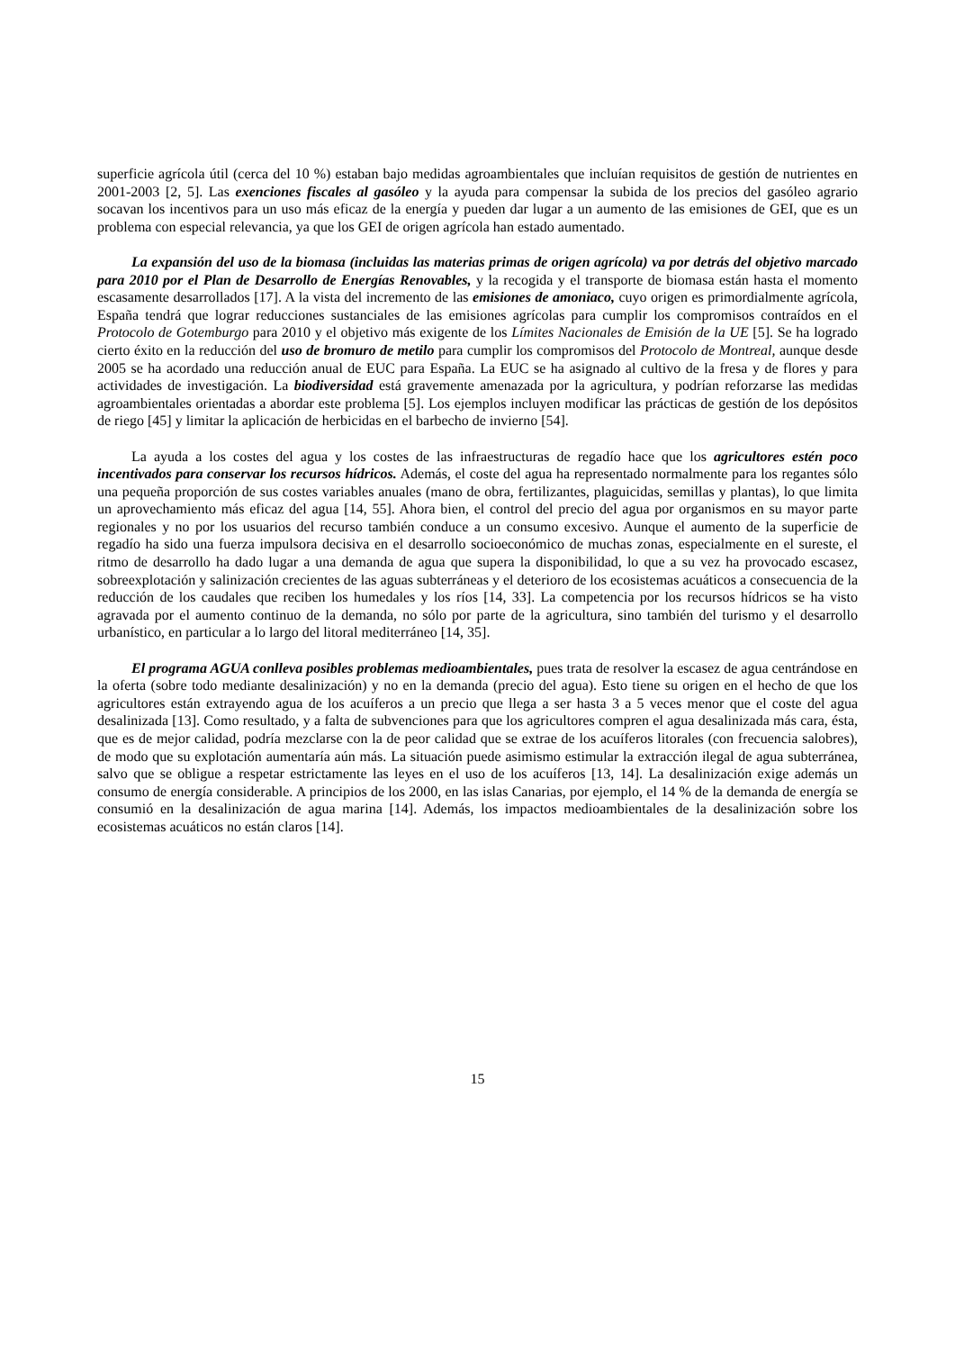superficie agrícola útil (cerca del 10 %) estaban bajo medidas agroambientales que incluían requisitos de gestión de nutrientes en 2001-2003 [2, 5]. Las exenciones fiscales al gasóleo y la ayuda para compensar la subida de los precios del gasóleo agrario socavan los incentivos para un uso más eficaz de la energía y pueden dar lugar a un aumento de las emisiones de GEI, que es un problema con especial relevancia, ya que los GEI de origen agrícola han estado aumentado.
La expansión del uso de la biomasa (incluidas las materias primas de origen agrícola) va por detrás del objetivo marcado para 2010 por el Plan de Desarrollo de Energías Renovables, y la recogida y el transporte de biomasa están hasta el momento escasamente desarrollados [17]. A la vista del incremento de las emisiones de amoniaco, cuyo origen es primordialmente agrícola, España tendrá que lograr reducciones sustanciales de las emisiones agrícolas para cumplir los compromisos contraídos en el Protocolo de Gotemburgo para 2010 y el objetivo más exigente de los Límites Nacionales de Emisión de la UE [5]. Se ha logrado cierto éxito en la reducción del uso de bromuro de metilo para cumplir los compromisos del Protocolo de Montreal, aunque desde 2005 se ha acordado una reducción anual de EUC para España. La EUC se ha asignado al cultivo de la fresa y de flores y para actividades de investigación. La biodiversidad está gravemente amenazada por la agricultura, y podrían reforzarse las medidas agroambientales orientadas a abordar este problema [5]. Los ejemplos incluyen modificar las prácticas de gestión de los depósitos de riego [45] y limitar la aplicación de herbicidas en el barbecho de invierno [54].
La ayuda a los costes del agua y los costes de las infraestructuras de regadío hace que los agricultores estén poco incentivados para conservar los recursos hídricos. Además, el coste del agua ha representado normalmente para los regantes sólo una pequeña proporción de sus costes variables anuales (mano de obra, fertilizantes, plaguicidas, semillas y plantas), lo que limita un aprovechamiento más eficaz del agua [14, 55]. Ahora bien, el control del precio del agua por organismos en su mayor parte regionales y no por los usuarios del recurso también conduce a un consumo excesivo. Aunque el aumento de la superficie de regadío ha sido una fuerza impulsora decisiva en el desarrollo socioeconómico de muchas zonas, especialmente en el sureste, el ritmo de desarrollo ha dado lugar a una demanda de agua que supera la disponibilidad, lo que a su vez ha provocado escasez, sobreexplotación y salinización crecientes de las aguas subterráneas y el deterioro de los ecosistemas acuáticos a consecuencia de la reducción de los caudales que reciben los humedales y los ríos [14, 33]. La competencia por los recursos hídricos se ha visto agravada por el aumento continuo de la demanda, no sólo por parte de la agricultura, sino también del turismo y el desarrollo urbanístico, en particular a lo largo del litoral mediterráneo [14, 35].
El programa AGUA conlleva posibles problemas medioambientales, pues trata de resolver la escasez de agua centrándose en la oferta (sobre todo mediante desalinización) y no en la demanda (precio del agua). Esto tiene su origen en el hecho de que los agricultores están extrayendo agua de los acuíferos a un precio que llega a ser hasta 3 a 5 veces menor que el coste del agua desalinizada [13]. Como resultado, y a falta de subvenciones para que los agricultores compren el agua desalinizada más cara, ésta, que es de mejor calidad, podría mezclarse con la de peor calidad que se extrae de los acuíferos litorales (con frecuencia salobres), de modo que su explotación aumentaría aún más. La situación puede asimismo estimular la extracción ilegal de agua subterránea, salvo que se obligue a respetar estrictamente las leyes en el uso de los acuíferos [13, 14]. La desalinización exige además un consumo de energía considerable. A principios de los 2000, en las islas Canarias, por ejemplo, el 14 % de la demanda de energía se consumió en la desalinización de agua marina [14]. Además, los impactos medioambientales de la desalinización sobre los ecosistemas acuáticos no están claros [14].
15